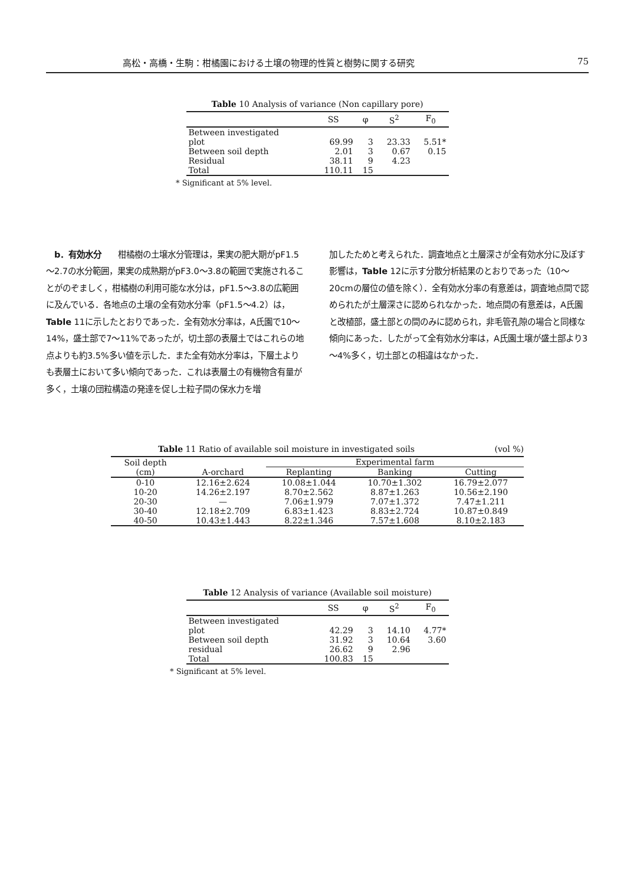高松・高橋・生駒：柑橘園における土壌の物理的性質と樹勢に関する研究 75
Table 10 Analysis of variance (Non capillary pore)
| | SS | φ | S<sup>2</sup> | F<sub>0</sub> |
| --- | --- | --- | --- | --- |
| Between investigated | | | | |
| plot | 69.99 | 3 | 23.33 | 5.51* |
| Between soil depth | 2.01 | 3 | 0.67 | 0.15 |
| Residual | 38.11 | 9 | 4.23 | |
| Total | 110.11 | 15 | | |
* Significant at 5% level.
　b．有効水分　　柑橘樹の土壌水分管理は，果実の肥大期がpF1.5～2.7の水分範囲，果実の成熟期がpF3.0～3.8の範囲で実施されることがのぞましく，柑橘樹の利用可能な水分は，pF1.5～3.8の広範囲に及んでいる．各地点の土壌の全有効水分率（pF1.5～4.2）は，Table 11に示したとおりであった．全有効水分率は，A氏園で10～14%，盛土部で7～11%であったが，切土部の表層土ではこれらの地点よりも約3.5%多い値を示した．また全有効水分率は，下層土よりも表層土において多い傾向であった．これは表層土の有機物含有量が多く，土壌の団粒構造の発達を促し土粒子間の保水力を増
加したためと考えられた．調査地点と土層深さが全有効水分に及ぼす影響は，Table 12に示す分散分析結果のとおりであった（10～20cmの層位の値を除く）．全有効水分率の有意差は，調査地点間で認められたが土層深さに認められなかった．地点間の有意差は，A氏園と改植部，盛土部との間のみに認められ，非毛管孔隙の場合と同様な傾向にあった．したがって全有効水分率は，A氏園土壌が盛土部より3～4%多く，切土部との相違はなかった．
Table 11 Ratio of available soil moisture in investigated soils (vol %)
| Soil depth (cm) | A-orchard | Experimental farm | | |
| --- | --- | --- | --- | --- |
| | | Replanting | Banking | Cutting |
| 0-10 | 12.16±2.624 | 10.08±1.044 | 10.70±1.302 | 16.79±2.077 |
| 10-20 | 14.26±2.197 | 8.70±2.562 | 8.87±1.263 | 10.56±2.190 |
| 20-30 | — | 7.06±1.979 | 7.07±1.372 | 7.47±1.211 |
| 30-40 | 12.18±2.709 | 6.83±1.423 | 8.83±2.724 | 10.87±0.849 |
| 40-50 | 10.43±1.443 | 8.22±1.346 | 7.57±1.608 | 8.10±2.183 |
Table 12 Analysis of variance (Available soil moisture)
| | SS | φ | S<sup>2</sup> | F<sub>0</sub> |
| --- | --- | --- | --- | --- |
| Between investigated | | | | |
| plot | 42.29 | 3 | 14.10 | 4.77* |
| Between soil depth | 31.92 | 3 | 10.64 | 3.60 |
| residual | 26.62 | 9 | 2.96 | |
| Total | 100.83 | 15 | | |
* Significant at 5% level.